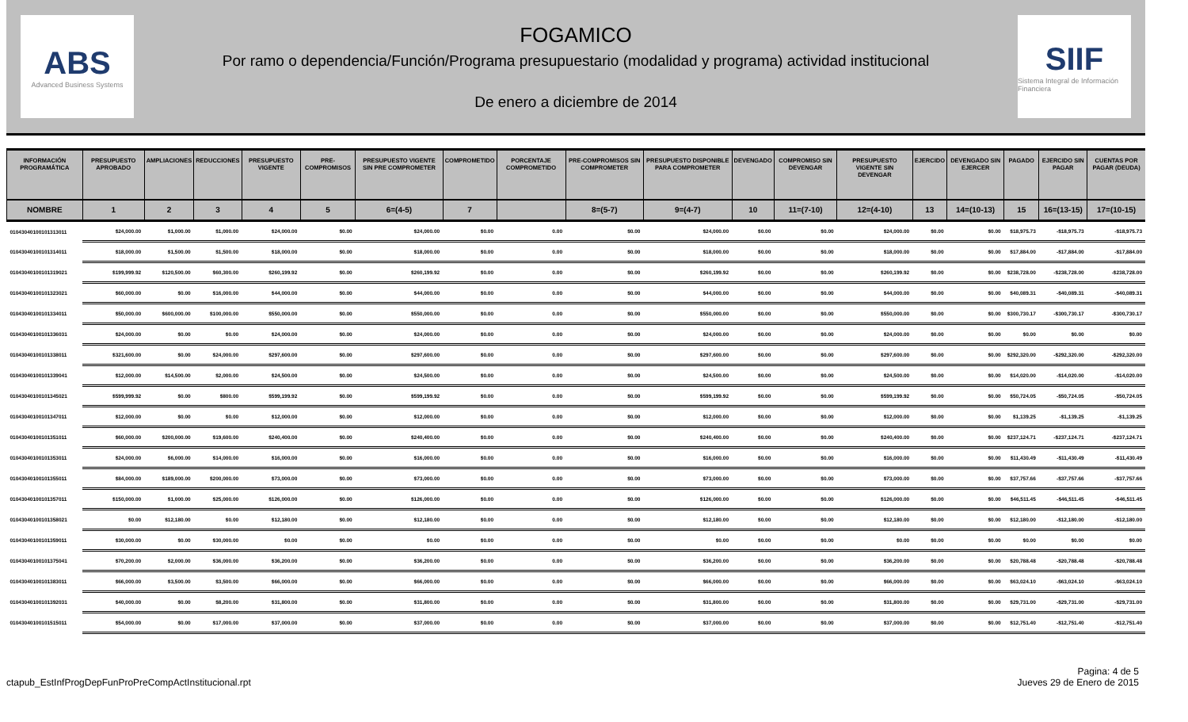ABS
Advanced Business Systems
FOGAMICO
Por ramo o dependencia/Función/Programa presupuestario (modalidad y programa) actividad institucional
De enero a diciembre de 2014
SIIF
Sistema Integral de Información Financiera
| INFORMACIÓN PROGRAMÁTICA | PRESUPUESTO APROBADO | AMPLIACIONES | REDUCCIONES | PRESUPUESTO VIGENTE | PRE-COMPROMISOS | PRESUPUESTO VIGENTE SIN PRE COMPROMETER | COMPROMETIDO | PORCENTAJE COMPROMETIDO | PRE-COMPROMISOS SIN COMPROMETER | PRESUPUESTO DISPONIBLE PARA COMPROMETER | DEVENGADO | COMPROMISO SIN DEVENGAR | PRESUPUESTO VIGENTE SIN DEVENGAR | EJERCIDO | DEVENGADO SIN EJERCER | PAGADO | EJERCIDO SIN PAGAR | CUENTAS POR PAGAR (DEUDA) |
| --- | --- | --- | --- | --- | --- | --- | --- | --- | --- | --- | --- | --- | --- | --- | --- | --- | --- | --- |
| NOMBRE | 1 | 2 | 3 | 4 | 5 | 6=(4-5) | 7 | | 8=(5-7) | 9=(4-7) | 10 | 11=(7-10) | 12=(4-10) | 13 | 14=(10-13) | 15 | 16=(13-15) | 17=(10-15) |
| 01043040100101313011 | $24,000.00 | $1,000.00 | $1,000.00 | $24,000.00 | $0.00 | $24,000.00 | $0.00 | 0.00 | $0.00 | $24,000.00 | $0.00 | $0.00 | $24,000.00 | $0.00 | $0.00 | $18,975.73 | -$18,975.73 | -$18,975.73 |
| 01043040100101314011 | $18,000.00 | $1,500.00 | $1,500.00 | $18,000.00 | $0.00 | $18,000.00 | $0.00 | 0.00 | $0.00 | $18,000.00 | $0.00 | $0.00 | $18,000.00 | $0.00 | $0.00 | $17,884.00 | -$17,884.00 | -$17,884.00 |
| 01043040100101319021 | $199,999.92 | $120,500.00 | $60,300.00 | $260,199.92 | $0.00 | $260,199.92 | $0.00 | 0.00 | $0.00 | $260,199.92 | $0.00 | $0.00 | $260,199.92 | $0.00 | $0.00 | $238,728.00 | -$238,728.00 | -$238,728.00 |
| 01043040100101323021 | $60,000.00 | $0.00 | $16,000.00 | $44,000.00 | $0.00 | $44,000.00 | $0.00 | 0.00 | $0.00 | $44,000.00 | $0.00 | $0.00 | $44,000.00 | $0.00 | $0.00 | $40,089.31 | -$40,089.31 | -$40,089.31 |
| 01043040100101334011 | $50,000.00 | $600,000.00 | $100,000.00 | $550,000.00 | $0.00 | $550,000.00 | $0.00 | 0.00 | $0.00 | $550,000.00 | $0.00 | $0.00 | $550,000.00 | $0.00 | $0.00 | $300,730.17 | -$300,730.17 | -$300,730.17 |
| 01043040100101336031 | $24,000.00 | $0.00 | $0.00 | $24,000.00 | $0.00 | $24,000.00 | $0.00 | 0.00 | $0.00 | $24,000.00 | $0.00 | $0.00 | $24,000.00 | $0.00 | $0.00 | $0.00 | $0.00 | $0.00 |
| 01043040100101338011 | $321,600.00 | $0.00 | $24,000.00 | $297,600.00 | $0.00 | $297,600.00 | $0.00 | 0.00 | $0.00 | $297,600.00 | $0.00 | $0.00 | $297,600.00 | $0.00 | $0.00 | $292,320.00 | -$292,320.00 | -$292,320.00 |
| 01043040100101339041 | $12,000.00 | $14,500.00 | $2,000.00 | $24,500.00 | $0.00 | $24,500.00 | $0.00 | 0.00 | $0.00 | $24,500.00 | $0.00 | $0.00 | $24,500.00 | $0.00 | $0.00 | $14,020.00 | -$14,020.00 | -$14,020.00 |
| 01043040100101345021 | $599,999.92 | $0.00 | $800.00 | $599,199.92 | $0.00 | $599,199.92 | $0.00 | 0.00 | $0.00 | $599,199.92 | $0.00 | $0.00 | $599,199.92 | $0.00 | $0.00 | $50,724.05 | -$50,724.05 | -$50,724.05 |
| 01043040100101347011 | $12,000.00 | $0.00 | $0.00 | $12,000.00 | $0.00 | $12,000.00 | $0.00 | 0.00 | $0.00 | $12,000.00 | $0.00 | $0.00 | $12,000.00 | $0.00 | $0.00 | $1,139.25 | -$1,139.25 | -$1,139.25 |
| 01043040100101351011 | $60,000.00 | $200,000.00 | $19,600.00 | $240,400.00 | $0.00 | $240,400.00 | $0.00 | 0.00 | $0.00 | $240,400.00 | $0.00 | $0.00 | $240,400.00 | $0.00 | $0.00 | $237,124.71 | -$237,124.71 | -$237,124.71 |
| 01043040100101353011 | $24,000.00 | $6,000.00 | $14,000.00 | $16,000.00 | $0.00 | $16,000.00 | $0.00 | 0.00 | $0.00 | $16,000.00 | $0.00 | $0.00 | $16,000.00 | $0.00 | $0.00 | $11,430.49 | -$11,430.49 | -$11,430.49 |
| 01043040100101355011 | $84,000.00 | $189,000.00 | $200,000.00 | $73,000.00 | $0.00 | $73,000.00 | $0.00 | 0.00 | $0.00 | $73,000.00 | $0.00 | $0.00 | $73,000.00 | $0.00 | $0.00 | $37,757.66 | -$37,757.66 | -$37,757.66 |
| 01043040100101357011 | $150,000.00 | $1,000.00 | $25,000.00 | $126,000.00 | $0.00 | $126,000.00 | $0.00 | 0.00 | $0.00 | $126,000.00 | $0.00 | $0.00 | $126,000.00 | $0.00 | $0.00 | $46,511.45 | -$46,511.45 | -$46,511.45 |
| 01043040100101358021 | $0.00 | $12,180.00 | $0.00 | $12,180.00 | $0.00 | $12,180.00 | $0.00 | 0.00 | $0.00 | $12,180.00 | $0.00 | $0.00 | $12,180.00 | $0.00 | $0.00 | $12,180.00 | -$12,180.00 | -$12,180.00 |
| 01043040100101359011 | $30,000.00 | $0.00 | $30,000.00 | $0.00 | $0.00 | $0.00 | $0.00 | 0.00 | $0.00 | $0.00 | $0.00 | $0.00 | $0.00 | $0.00 | $0.00 | $0.00 | $0.00 | $0.00 |
| 01043040100101375041 | $70,200.00 | $2,000.00 | $36,000.00 | $36,200.00 | $0.00 | $36,200.00 | $0.00 | 0.00 | $0.00 | $36,200.00 | $0.00 | $0.00 | $36,200.00 | $0.00 | $0.00 | $20,788.48 | -$20,788.48 | -$20,788.48 |
| 01043040100101383011 | $66,000.00 | $3,500.00 | $3,500.00 | $66,000.00 | $0.00 | $66,000.00 | $0.00 | 0.00 | $0.00 | $66,000.00 | $0.00 | $0.00 | $66,000.00 | $0.00 | $0.00 | $63,024.10 | -$63,024.10 | -$63,024.10 |
| 01043040100101392031 | $40,000.00 | $0.00 | $8,200.00 | $31,800.00 | $0.00 | $31,800.00 | $0.00 | 0.00 | $0.00 | $31,800.00 | $0.00 | $0.00 | $31,800.00 | $0.00 | $0.00 | $29,731.00 | -$29,731.00 | -$29,731.00 |
| 01043040100101515011 | $54,000.00 | $0.00 | $17,000.00 | $37,000.00 | $0.00 | $37,000.00 | $0.00 | 0.00 | $0.00 | $37,000.00 | $0.00 | $0.00 | $37,000.00 | $0.00 | $0.00 | $12,751.40 | -$12,751.40 | -$12,751.40 |
ctapub_EstInfProgDepFunProPreCompActInstitucional.rpt
Pagina: 4 de 5
Jueves 29 de Enero de 2015